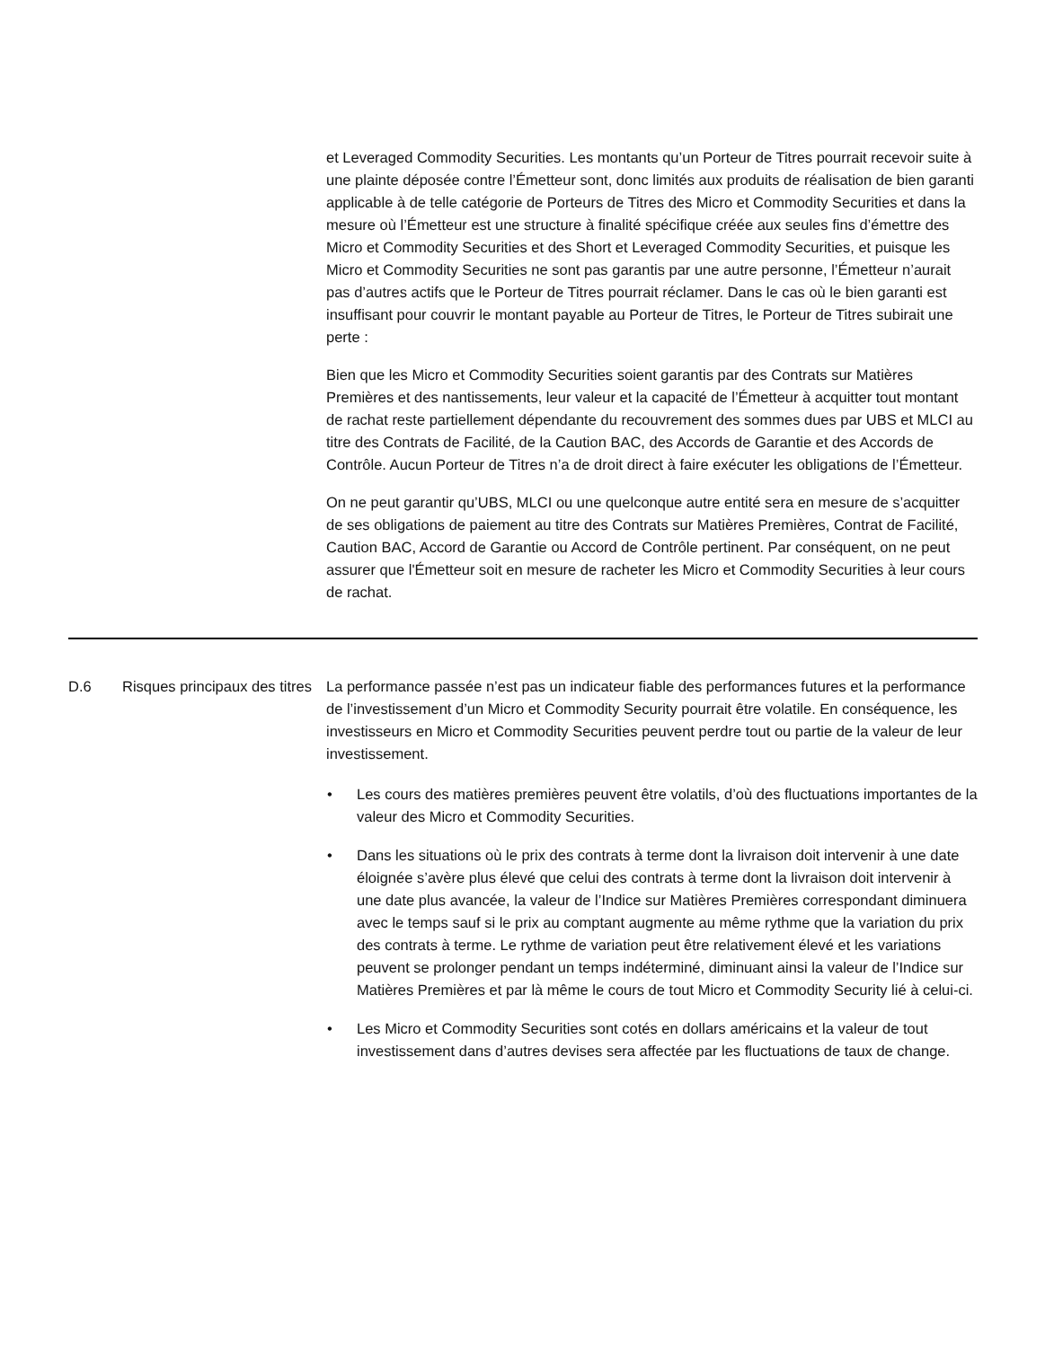et Leveraged Commodity Securities. Les montants qu’un Porteur de Titres pourrait recevoir suite à une plainte déposée contre l’Émetteur sont, donc limités aux produits de réalisation de bien garanti applicable à de telle catégorie de Porteurs de Titres des Micro et Commodity Securities et dans la mesure où l’Émetteur est une structure à finalité spécifique créée aux seules fins d’émettre des Micro et Commodity Securities et des Short et Leveraged Commodity Securities, et puisque les Micro et Commodity Securities ne sont pas garantis par une autre personne, l’Émetteur n’aurait pas d’autres actifs que le Porteur de Titres pourrait réclamer. Dans le cas où le bien garanti est insuffisant pour couvrir le montant payable au Porteur de Titres, le Porteur de Titres subirait une perte :
Bien que les Micro et Commodity Securities soient garantis par des Contrats sur Matières Premières et des nantissements, leur valeur et la capacité de l’Émetteur à acquitter tout montant de rachat reste partiellement dépendante du recouvrement des sommes dues par UBS et MLCI au titre des Contrats de Facilité, de la Caution BAC, des Accords de Garantie et des Accords de Contrôle. Aucun Porteur de Titres n’a de droit direct à faire exécuter les obligations de l’Émetteur.
On ne peut garantir qu’UBS, MLCI ou une quelconque autre entité sera en mesure de s’acquitter de ses obligations de paiement au titre des Contrats sur Matières Premières, Contrat de Facilité, Caution BAC, Accord de Garantie ou Accord de Contrôle pertinent. Par conséquent, on ne peut assurer que l'Émetteur soit en mesure de racheter les Micro et Commodity Securities à leur cours de rachat.
| D.6 | Risques principaux des titres | La performance passée n’est pas un indicateur fiable des performances futures et la performance de l’investissement d’un Micro et Commodity Security pourrait être volatile. En conséquence, les investisseurs en Micro et Commodity Securities peuvent perdre tout ou partie de la valeur de leur investissement. • Les cours des matières premières peuvent être volatils, d’où des fluctuations importantes de la valeur des Micro et Commodity Securities. • Dans les situations où le prix des contrats à terme dont la livraison doit intervenir à une date éloignée s’avère plus élevé que celui des contrats à terme dont la livraison doit intervenir à une date plus avancée, la valeur de l’Indice sur Matières Premières correspondant diminuera avec le temps sauf si le prix au comptant augmente au même rythme que la variation du prix des contrats à terme. Le rythme de variation peut être relativement élevé et les variations peuvent se prolonger pendant un temps indéterminé, diminuant ainsi la valeur de l’Indice sur Matières Premières et par là même le cours de tout Micro et Commodity Security lié à celui-ci. • Les Micro et Commodity Securities sont cotés en dollars américains et la valeur de tout investissement dans d’autres devises sera affectée par les fluctuations de taux de change. |